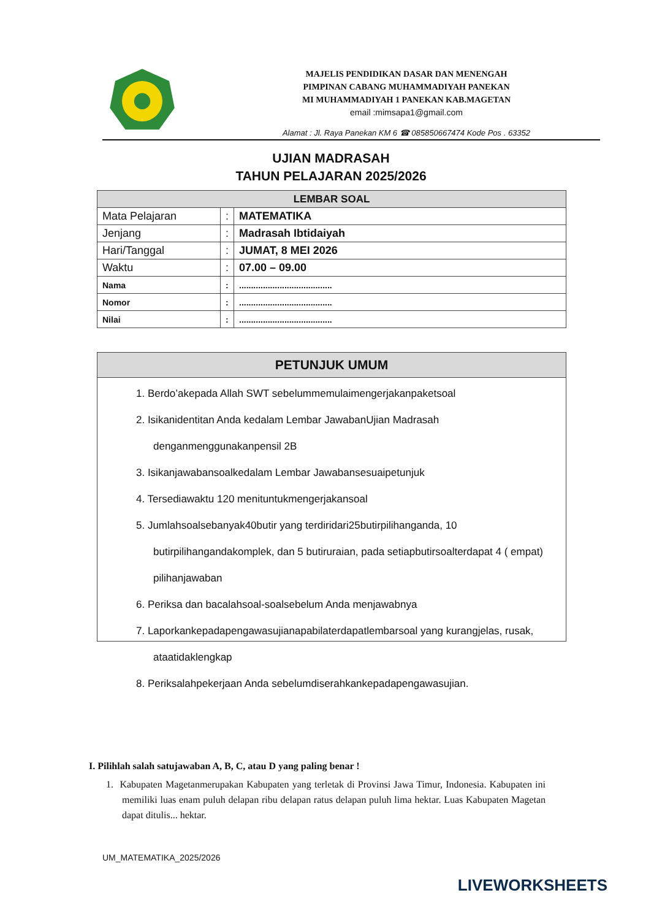MAJELIS PENDIDIKAN DASAR DAN MENENGAH
PIMPINAN CABANG MUHAMMADIYAH PANEKAN
MI MUHAMMADIYAH 1 PANEKAN KAB.MAGETAN
email :mimsapa1@gmail.com
Alamat : Jl. Raya Panekan KM 6 ☎ 085850667474 Kode Pos . 63352
UJIAN MADRASAH
TAHUN PELAJARAN 2025/2026
| LEMBAR SOAL | | |
| --- | --- | --- |
| Mata Pelajaran | : | MATEMATIKA |
| Jenjang | : | Madrasah Ibtidaiyah |
| Hari/Tanggal | : | JUMAT, 8 MEI 2026 |
| Waktu | : | 07.00 – 09.00 |
| Nama | : | ....................................... |
| Nomor | : | ....................................... |
| Nilai | : | ....................................... |
PETUNJUK UMUM
1. Berdo’akepada Allah SWT sebelummemulaimengerjakanpaketsoal
2. Isikanidentitan Anda kedalam Lembar JawabanUjian Madrasah denganmenggunakanpensil 2B
3. Isikanjawabansoalkedalam Lembar Jawabansesuaipetunjuk
4. Tersediawaktu 120 menituntukmengerjakansoal
5. Jumlahsoalsebanyak40butir yang terdiridari25butirpilihanganda, 10 butirpilihangandakomplek, dan 5 butiruraian, pada setiapbutirsoalterdapat 4 ( empat) pilihanjawaban
6. Periksa dan bacalahsoal-soalsebelum Anda menjawabnya
7. Laporkankepadapengawasujianapabilaterdapatlembarsoal yang kurangjelas, rusak, ataatidaklengkap
8. Periksalahpekerjaan Anda sebelumdiserahkankepadapengawasujian.
I. Pilihlah salah satujawaban A, B, C, atau D yang paling benar !
1. Kabupaten Magetanmerupakan Kabupaten yang terletak di Provinsi Jawa Timur, Indonesia. Kabupaten ini memiliki luas enam puluh delapan ribu delapan ratus delapan puluh lima hektar. Luas Kabupaten Magetan dapat ditulis... hektar.
UM_MATEMATIKA_2025/2026
LIVEWORKSHEETS